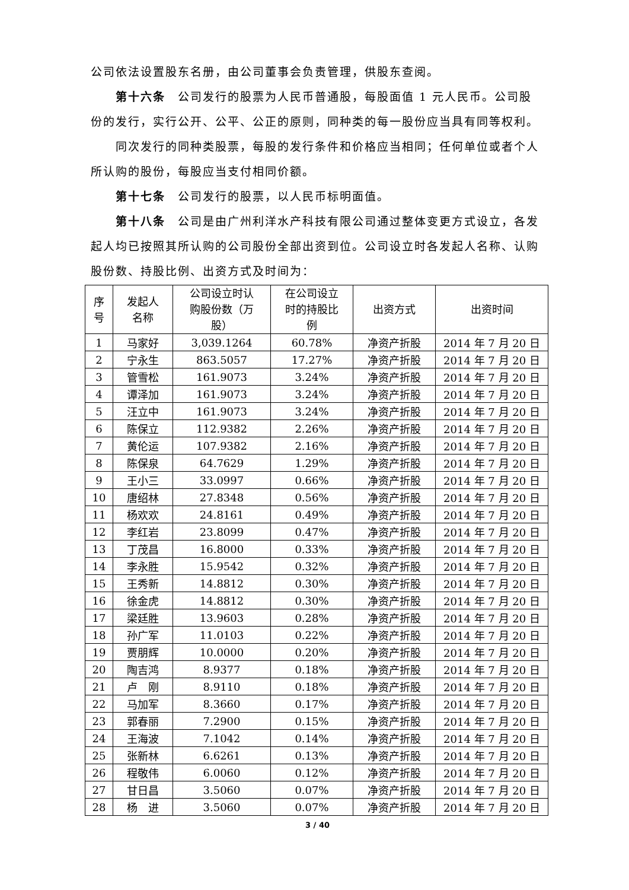公司依法设置股东名册，由公司董事会负责管理，供股东查阅。
第十六条　公司发行的股票为人民币普通股，每股面值 1 元人民币。公司股份的发行，实行公开、公平、公正的原则，同种类的每一股份应当具有同等权利。
同次发行的同种类股票，每股的发行条件和价格应当相同；任何单位或者个人所认购的股份，每股应当支付相同价额。
第十七条　公司发行的股票，以人民币标明面值。
第十八条　公司是由广州利洋水产科技有限公司通过整体变更方式设立，各发起人均已按照其所认购的公司股份全部出资到位。公司设立时各发起人名称、认购股份数、持股比例、出资方式及时间为：
| 序 号 | 发起人 名称 | 公司设立时认 购股份数（万 股） | 在公司设立 时的持股比 例 | 出资方式 | 出资时间 |
| --- | --- | --- | --- | --- | --- |
| 1 | 马家好 | 3,039.1264 | 60.78% | 净资产折股 | 2014 年 7 月 20 日 |
| 2 | 宁永生 | 863.5057 | 17.27% | 净资产折股 | 2014 年 7 月 20 日 |
| 3 | 管雪松 | 161.9073 | 3.24% | 净资产折股 | 2014 年 7 月 20 日 |
| 4 | 谭泽加 | 161.9073 | 3.24% | 净资产折股 | 2014 年 7 月 20 日 |
| 5 | 汪立中 | 161.9073 | 3.24% | 净资产折股 | 2014 年 7 月 20 日 |
| 6 | 陈保立 | 112.9382 | 2.26% | 净资产折股 | 2014 年 7 月 20 日 |
| 7 | 黄伦运 | 107.9382 | 2.16% | 净资产折股 | 2014 年 7 月 20 日 |
| 8 | 陈保泉 | 64.7629 | 1.29% | 净资产折股 | 2014 年 7 月 20 日 |
| 9 | 王小三 | 33.0997 | 0.66% | 净资产折股 | 2014 年 7 月 20 日 |
| 10 | 唐绍林 | 27.8348 | 0.56% | 净资产折股 | 2014 年 7 月 20 日 |
| 11 | 杨欢欢 | 24.8161 | 0.49% | 净资产折股 | 2014 年 7 月 20 日 |
| 12 | 李红岩 | 23.8099 | 0.47% | 净资产折股 | 2014 年 7 月 20 日 |
| 13 | 丁茂昌 | 16.8000 | 0.33% | 净资产折股 | 2014 年 7 月 20 日 |
| 14 | 李永胜 | 15.9542 | 0.32% | 净资产折股 | 2014 年 7 月 20 日 |
| 15 | 王秀新 | 14.8812 | 0.30% | 净资产折股 | 2014 年 7 月 20 日 |
| 16 | 徐金虎 | 14.8812 | 0.30% | 净资产折股 | 2014 年 7 月 20 日 |
| 17 | 梁廷胜 | 13.9603 | 0.28% | 净资产折股 | 2014 年 7 月 20 日 |
| 18 | 孙广军 | 11.0103 | 0.22% | 净资产折股 | 2014 年 7 月 20 日 |
| 19 | 贾朋辉 | 10.0000 | 0.20% | 净资产折股 | 2014 年 7 月 20 日 |
| 20 | 陶吉鸿 | 8.9377 | 0.18% | 净资产折股 | 2014 年 7 月 20 日 |
| 21 | 卢 刚 | 8.9110 | 0.18% | 净资产折股 | 2014 年 7 月 20 日 |
| 22 | 马加军 | 8.3660 | 0.17% | 净资产折股 | 2014 年 7 月 20 日 |
| 23 | 郭春丽 | 7.2900 | 0.15% | 净资产折股 | 2014 年 7 月 20 日 |
| 24 | 王海波 | 7.1042 | 0.14% | 净资产折股 | 2014 年 7 月 20 日 |
| 25 | 张新林 | 6.6261 | 0.13% | 净资产折股 | 2014 年 7 月 20 日 |
| 26 | 程敬伟 | 6.0060 | 0.12% | 净资产折股 | 2014 年 7 月 20 日 |
| 27 | 甘日昌 | 3.5060 | 0.07% | 净资产折股 | 2014 年 7 月 20 日 |
| 28 | 杨 进 | 3.5060 | 0.07% | 净资产折股 | 2014 年 7 月 20 日 |
3 / 40